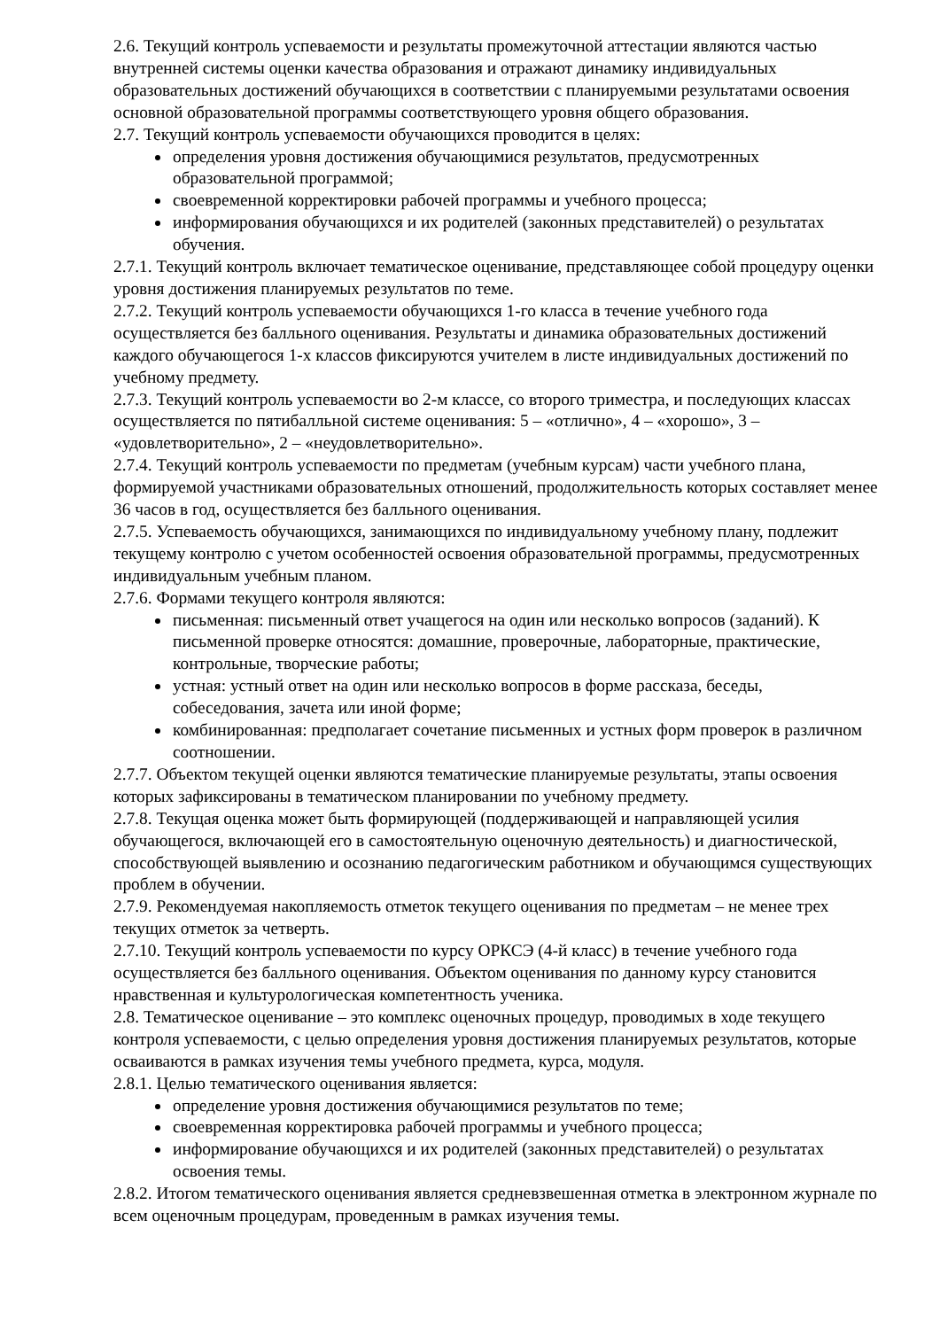2.6. Текущий контроль успеваемости и результаты промежуточной аттестации являются частью внутренней системы оценки качества образования и отражают динамику индивидуальных образовательных достижений обучающихся в соответствии с планируемыми результатами освоения основной образовательной программы соответствующего уровня общего образования.
2.7. Текущий контроль успеваемости обучающихся проводится в целях:
определения уровня достижения обучающимися результатов, предусмотренных образовательной программой;
своевременной корректировки рабочей программы и учебного процесса;
информирования обучающихся и их родителей (законных представителей) о результатах обучения.
2.7.1. Текущий контроль включает тематическое оценивание, представляющее собой процедуру оценки уровня достижения планируемых результатов по теме.
2.7.2. Текущий контроль успеваемости обучающихся 1-го класса в течение учебного года осуществляется без балльного оценивания. Результаты и динамика образовательных достижений каждого обучающегося 1-х классов фиксируются учителем в листе индивидуальных достижений по учебному предмету.
2.7.3. Текущий контроль успеваемости во 2-м классе, со второго триместра, и последующих классах осуществляется по пятибалльной системе оценивания: 5 – «отлично», 4 – «хорошо», 3 – «удовлетворительно», 2 – «неудовлетворительно».
2.7.4. Текущий контроль успеваемости по предметам (учебным курсам) части учебного плана, формируемой участниками образовательных отношений, продолжительность которых составляет менее 36 часов в год, осуществляется без балльного оценивания.
2.7.5. Успеваемость обучающихся, занимающихся по индивидуальному учебному плану, подлежит текущему контролю с учетом особенностей освоения образовательной программы, предусмотренных индивидуальным учебным планом.
2.7.6. Формами текущего контроля являются:
письменная: письменный ответ учащегося на один или несколько вопросов (заданий). К письменной проверке относятся: домашние, проверочные, лабораторные, практические, контрольные, творческие работы;
устная: устный ответ на один или несколько вопросов в форме рассказа, беседы, собеседования, зачета или иной форме;
комбинированная: предполагает сочетание письменных и устных форм проверок в различном соотношении.
2.7.7. Объектом текущей оценки являются тематические планируемые результаты, этапы освоения которых зафиксированы в тематическом планировании по учебному предмету.
2.7.8. Текущая оценка может быть формирующей (поддерживающей и направляющей усилия обучающегося, включающей его в самостоятельную оценочную деятельность) и диагностической, способствующей выявлению и осознанию педагогическим работником и обучающимся существующих проблем в обучении.
2.7.9. Рекомендуемая накопляемость отметок текущего оценивания по предметам – не менее трех текущих отметок за четверть.
2.7.10. Текущий контроль успеваемости по курсу ОРКСЭ (4-й класс) в течение учебного года осуществляется без балльного оценивания. Объектом оценивания по данному курсу становится нравственная и культурологическая компетентность ученика.
2.8. Тематическое оценивание – это комплекс оценочных процедур, проводимых в ходе текущего контроля успеваемости, с целью определения уровня достижения планируемых результатов, которые осваиваются в рамках изучения темы учебного предмета, курса, модуля.
2.8.1. Целью тематического оценивания является:
определение уровня достижения обучающимися результатов по теме;
своевременная корректировка рабочей программы и учебного процесса;
информирование обучающихся и их родителей (законных представителей) о результатах освоения темы.
2.8.2. Итогом тематического оценивания является средневзвешенная отметка в электронном журнале по всем оценочным процедурам, проведенным в рамках изучения темы.